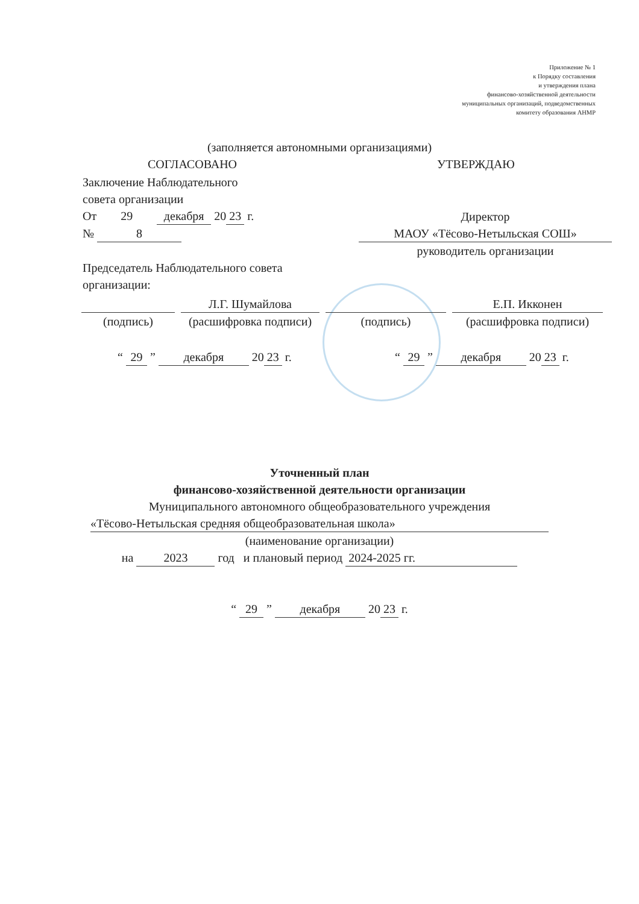Приложение № 1
к Порядку составления
и утверждения плана
финансово-хозяйственной деятельности
муниципальных организаций, подведомственных
комитету образования АНМР
(заполняется автономными организациями)
СОГЛАСОВАНО УТВЕРЖДАЮ
Заключение Наблюдательного
совета организации
От 29 декабря 20 23 г.
№ 8
Председатель Наблюдательного совета
организации:
Директор
МАОУ «Тёсово-Нетыльская СОШ»
руководитель организации
(подпись) Л.Г. Шумайлова
(расшифровка подписи)
(подпись) Е.П. Икконен
(расшифровка подписи)
“ 29 ” декабря 20 23 г. “ 29 ” декабря 20 23 г.
Уточненный план
финансово-хозяйственной деятельности организации
Муниципального автономного общеобразовательного учреждения
«Тёсово-Нетыльская средняя общеобразовательная школа»
(наименование организации)
на 2023 год и плановый период 2024-2025 гг.
“ 29 ” декабря 20 23 г.